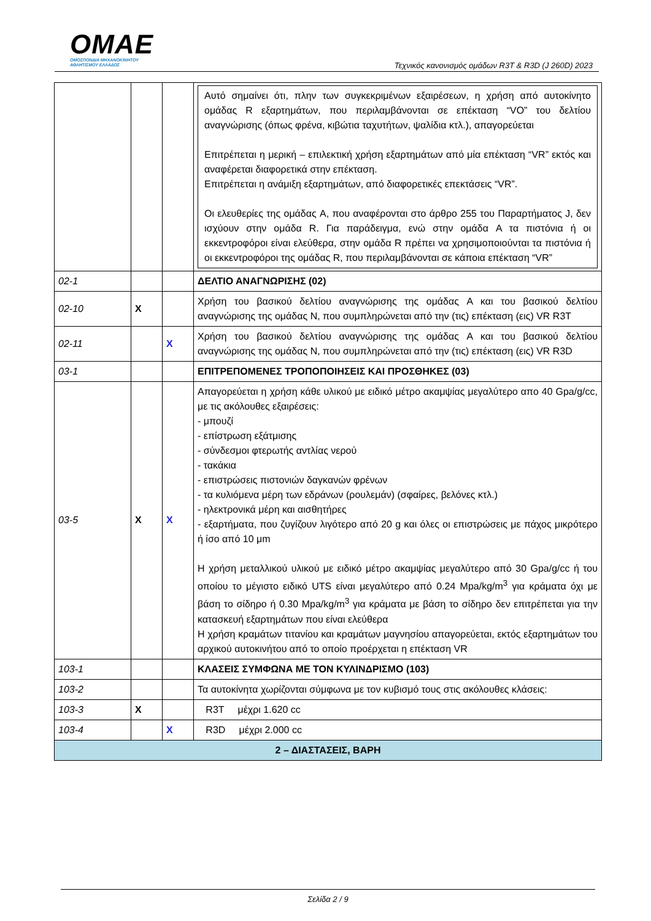OMAE
ΟΜΟΣΠΟΝΔΙΑ ΜΗΧΑΝΟΚΙΝΗΤΟΥ
ΑΘΛΗΤΙΣΜΟΥ ΕΛΛΑΔΟΣ
Τεχνικός κανονισμός ομάδων R3T & R3D (J 260D) 2023
| | | | Αυτό σημαίνει ότι, πλην των συγκεκριμένων εξαιρέσεων, η χρήση από αυτοκίνητο ομάδας R εξαρτημάτων, που περιλαμβάνονται σε επέκταση “VO” του δελτίου αναγνώρισης (όπως φρένα, κιβώτια ταχυτήτων, ψαλίδια κτλ.), απαγορεύεται Επιτρέπεται η μερική – επιλεκτική χρήση εξαρτημάτων από μία επέκταση “VR” εκτός και αναφέρεται διαφορετικά στην επέκταση. Επιτρέπεται η ανάμιξη εξαρτημάτων, από διαφορετικές επεκτάσεις “VR”. Οι ελευθερίες της ομάδας A, που αναφέρονται στο άρθρο 255 του Παραρτήματος J, δεν ισχύουν στην ομάδα R. Για παράδειγμα, ενώ στην ομάδα A τα πιστόνια ή οι εκκεντροφόροι είναι ελεύθερα, στην ομάδα R πρέπει να χρησιμοποιούνται τα πιστόνια ή οι εκκεντροφόροι της ομάδας R, που περιλαμβάνονται σε κάποια επέκταση “VR” |
| 02-1 | | | ΔΕΛΤΙΟ ΑΝΑΓΝΩΡΙΣΗΣ (02) |
| 02-10 | X | | Χρήση του βασικού δελτίου αναγνώρισης της ομάδας A και του βασικού δελτίου αναγνώρισης της ομάδας N, που συμπληρώνεται από την (τις) επέκταση (εις) VR R3T |
| 02-11 | | X | Χρήση του βασικού δελτίου αναγνώρισης της ομάδας A και του βασικού δελτίου αναγνώρισης της ομάδας N, που συμπληρώνεται από την (τις) επέκταση (εις) VR R3D |
| 03-1 | | | ΕΠΙΤΡΕΠΟΜΕΝΕΣ ΤΡΟΠΟΠΟΙΗΣΕΙΣ ΚΑΙ ΠΡΟΣΘΗΚΕΣ (03) |
| 03-5 | X | X | Απαγορεύεται η χρήση κάθε υλικού με ειδικό μέτρο ακαμψίας μεγαλύτερο απο 40 Gpa/g/cc, με τις ακόλουθες εξαιρέσεις: - μπουζί - επίστρωση εξάτμισης - σύνδεσμοι φτερωτής αντλίας νερού - τακάκια - επιστρώσεις πιστονιών δαγκανών φρένων - τα κυλιόμενα μέρη των εδράνων (ρουλεμάν) (σφαίρες, βελόνες κτλ.) - ηλεκτρονικά μέρη και αισθητήρες - εξαρτήματα, που ζυγίζουν λιγότερο από 20 g και όλες οι επιστρώσεις με πάχος μικρότερο ή ίσο από 10 μm Η χρήση μεταλλικού υλικού με ειδικό μέτρο ακαμψίας μεγαλύτερο από 30 Gpa/g/cc ή του οποίου το μέγιστο ειδικό UTS είναι μεγαλύτερο από 0.24 Mpa/kg/m<sup>3</sup> για κράματα όχι με βάση το σίδηρο ή 0.30 Mpa/kg/m<sup>3</sup> για κράματα με βάση το σίδηρο δεν επιτρέπεται για την κατασκευή εξαρτημάτων που είναι ελεύθερα Η χρήση κραμάτων τιτανίου και κραμάτων μαγνησίου απαγορεύεται, εκτός εξαρτημάτων του αρχικού αυτοκινήτου από το οποίο προέρχεται η επέκταση VR |
| 103-1 | | | ΚΛΑΣΕΙΣ ΣΥΜΦΩΝΑ ΜΕ ΤΟΝ ΚΥΛΙΝΔΡΙΣΜΟ (103) |
| 103-2 | | | Τα αυτοκίνητα χωρίζονται σύμφωνα με τον κυβισμό τους στις ακόλουθες κλάσεις: |
| 103-3 | X | | R3T μέχρι 1.620 cc |
| 103-4 | | X | R3D μέχρι 2.000 cc |
| 2 – ΔΙΑΣΤΑΣΕΙΣ, ΒΑΡΗ | | | |
Σελίδα 2 / 9